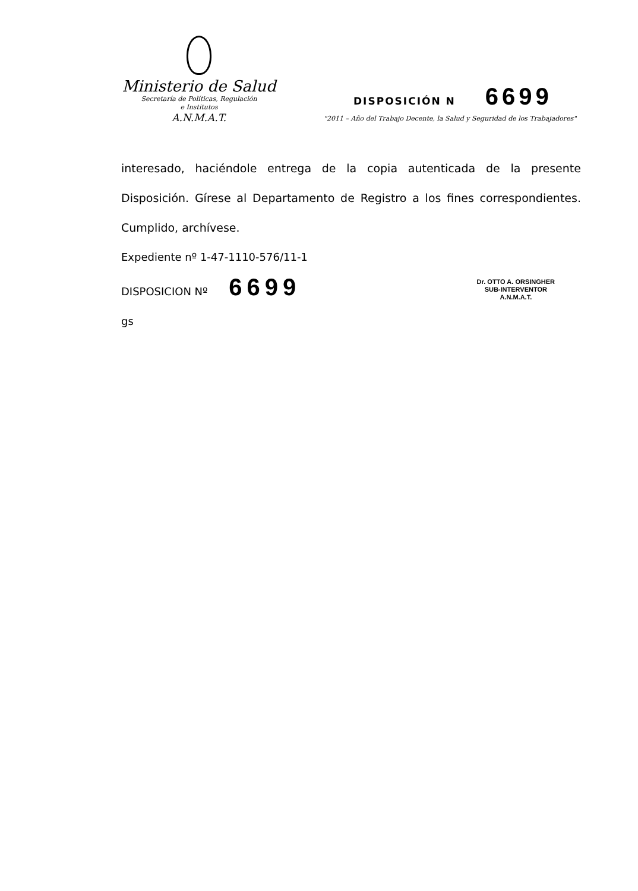Ministerio de Salud
Secretaría de Políticas, Regulación
e Institutos
A.N.M.A.T.
DISPOSICIÓN N 6699
"2011 – Año del Trabajo Decente, la Salud y Seguridad de los Trabajadores"
interesado, haciéndole entrega de la copia autenticada de la presente Disposición. Gírese al Departamento de Registro a los fines correspondientes. Cumplido, archívese.
Expediente nº 1-47-1110-576/11-1
DISPOSICION Nº 6699
gs
Dr. OTTO A. ORSINGHER
SUB-INTERVENTOR
A.N.M.A.T.